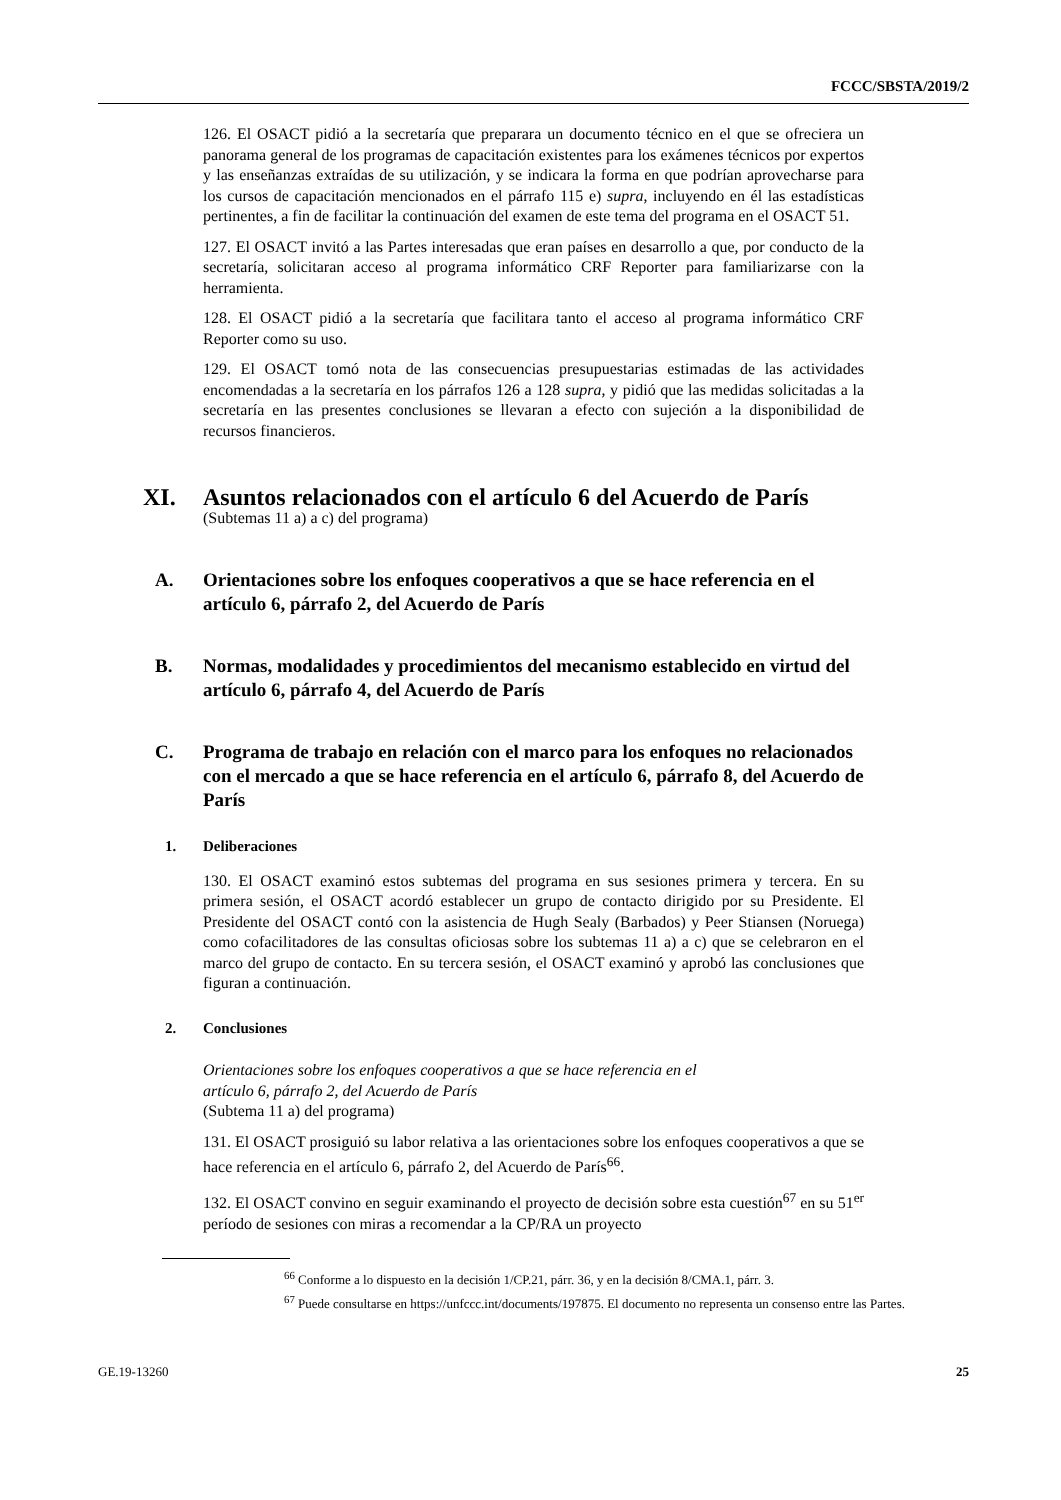FCCC/SBSTA/2019/2
126. El OSACT pidió a la secretaría que preparara un documento técnico en el que se ofreciera un panorama general de los programas de capacitación existentes para los exámenes técnicos por expertos y las enseñanzas extraídas de su utilización, y se indicara la forma en que podrían aprovecharse para los cursos de capacitación mencionados en el párrafo 115 e) supra, incluyendo en él las estadísticas pertinentes, a fin de facilitar la continuación del examen de este tema del programa en el OSACT 51.
127. El OSACT invitó a las Partes interesadas que eran países en desarrollo a que, por conducto de la secretaría, solicitaran acceso al programa informático CRF Reporter para familiarizarse con la herramienta.
128. El OSACT pidió a la secretaría que facilitara tanto el acceso al programa informático CRF Reporter como su uso.
129. El OSACT tomó nota de las consecuencias presupuestarias estimadas de las actividades encomendadas a la secretaría en los párrafos 126 a 128 supra, y pidió que las medidas solicitadas a la secretaría en las presentes conclusiones se llevaran a efecto con sujeción a la disponibilidad de recursos financieros.
XI. Asuntos relacionados con el artículo 6 del Acuerdo de París
(Subtemas 11 a) a c) del programa)
A. Orientaciones sobre los enfoques cooperativos a que se hace referencia en el artículo 6, párrafo 2, del Acuerdo de París
B. Normas, modalidades y procedimientos del mecanismo establecido en virtud del artículo 6, párrafo 4, del Acuerdo de París
C. Programa de trabajo en relación con el marco para los enfoques no relacionados con el mercado a que se hace referencia en el artículo 6, párrafo 8, del Acuerdo de París
1. Deliberaciones
130. El OSACT examinó estos subtemas del programa en sus sesiones primera y tercera. En su primera sesión, el OSACT acordó establecer un grupo de contacto dirigido por su Presidente. El Presidente del OSACT contó con la asistencia de Hugh Sealy (Barbados) y Peer Stiansen (Noruega) como cofacilitadores de las consultas oficiosas sobre los subtemas 11 a) a c) que se celebraron en el marco del grupo de contacto. En su tercera sesión, el OSACT examinó y aprobó las conclusiones que figuran a continuación.
2. Conclusiones
Orientaciones sobre los enfoques cooperativos a que se hace referencia en el
artículo 6, párrafo 2, del Acuerdo de París
(Subtema 11 a) del programa)
131. El OSACT prosiguió su labor relativa a las orientaciones sobre los enfoques cooperativos a que se hace referencia en el artículo 6, párrafo 2, del Acuerdo de París<sup>66</sup>.
132. El OSACT convino en seguir examinando el proyecto de decisión sobre esta cuestión<sup>67</sup> en su 51<sup>er</sup> período de sesiones con miras a recomendar a la CP/RA un proyecto
<sup>66</sup> Conforme a lo dispuesto en la decisión 1/CP.21, párr. 36, y en la decisión 8/CMA.1, párr. 3.
<sup>67</sup> Puede consultarse en https://unfccc.int/documents/197875. El documento no representa un consenso entre las Partes.
GE.19-13260 25